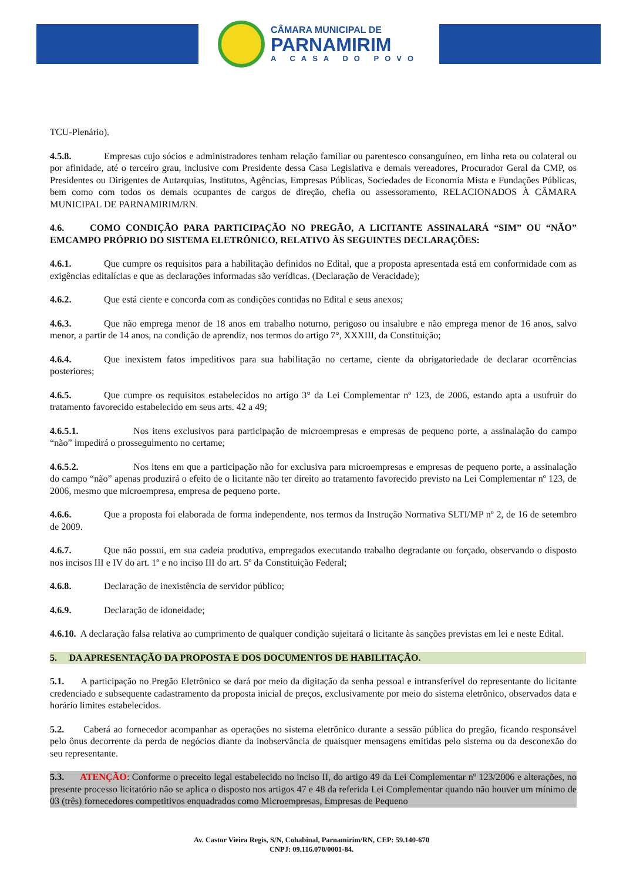CÂMARA MUNICIPAL DE
PARNAMIRIM
A CASA DO POVO
TCU-Plenário).
4.5.8. Empresas cujo sócios e administradores tenham relação familiar ou parentesco consanguíneo, em linha reta ou colateral ou por afinidade, até o terceiro grau, inclusive com Presidente dessa Casa Legislativa e demais vereadores, Procurador Geral da CMP, os Presidentes ou Dirigentes de Autarquias, Institutos, Agências, Empresas Públicas, Sociedades de Economia Mista e Fundações Públicas, bem como com todos os demais ocupantes de cargos de direção, chefia ou assessoramento, RELACIONADOS À CÂMARA MUNICIPAL DE PARNAMIRIM/RN.
4.6. COMO CONDIÇÃO PARA PARTICIPAÇÃO NO PREGÃO, A LICITANTE ASSINALARÁ “SIM” OU “NÃO” EMCAMPO PRÓPRIO DO SISTEMA ELETRÔNICO, RELATIVO ÀS SEGUINTES DECLARAÇÕES:
4.6.1. Que cumpre os requisitos para a habilitação definidos no Edital, que a proposta apresentada está em conformidade com as exigências editalícias e que as declarações informadas são verídicas. (Declaração de Veracidade);
4.6.2. Que está ciente e concorda com as condições contidas no Edital e seus anexos;
4.6.3. Que não emprega menor de 18 anos em trabalho noturno, perigoso ou insalubre e não emprega menor de 16 anos, salvo menor, a partir de 14 anos, na condição de aprendiz, nos termos do artigo 7°, XXXIII, da Constituição;
4.6.4. Que inexistem fatos impeditivos para sua habilitação no certame, ciente da obrigatoriedade de declarar ocorrências posteriores;
4.6.5. Que cumpre os requisitos estabelecidos no artigo 3° da Lei Complementar nº 123, de 2006, estando apta a usufruir do tratamento favorecido estabelecido em seus arts. 42 a 49;
4.6.5.1. Nos itens exclusivos para participação de microempresas e empresas de pequeno porte, a assinalação do campo “não” impedirá o prosseguimento no certame;
4.6.5.2. Nos itens em que a participação não for exclusiva para microempresas e empresas de pequeno porte, a assinalação do campo “não” apenas produzirá o efeito de o licitante não ter direito ao tratamento favorecido previsto na Lei Complementar nº 123, de 2006, mesmo que microempresa, empresa de pequeno porte.
4.6.6. Que a proposta foi elaborada de forma independente, nos termos da Instrução Normativa SLTI/MP nº 2, de 16 de setembro de 2009.
4.6.7. Que não possui, em sua cadeia produtiva, empregados executando trabalho degradante ou forçado, observando o disposto nos incisos III e IV do art. 1º e no inciso III do art. 5º da Constituição Federal;
4.6.8. Declaração de inexistência de servidor público;
4.6.9. Declaração de idoneidade;
4.6.10. A declaração falsa relativa ao cumprimento de qualquer condição sujeitará o licitante às sanções previstas em lei e neste Edital.
5. DA APRESENTAÇÃO DA PROPOSTA E DOS DOCUMENTOS DE HABILITAÇÃO.
5.1. A participação no Pregão Eletrônico se dará por meio da digitação da senha pessoal e intransferível do representante do licitante credenciado e subsequente cadastramento da proposta inicial de preços, exclusivamente por meio do sistema eletrônico, observados data e horário limites estabelecidos.
5.2. Caberá ao fornecedor acompanhar as operações no sistema eletrônico durante a sessão pública do pregão, ficando responsável pelo ônus decorrente da perda de negócios diante da inobservância de quaisquer mensagens emitidas pelo sistema ou da desconexão do seu representante.
5.3. ATENÇÃO: Conforme o preceito legal estabelecido no inciso II, do artigo 49 da Lei Complementar nº 123/2006 e alterações, no presente processo licitatório não se aplica o disposto nos artigos 47 e 48 da referida Lei Complementar quando não houver um mínimo de 03 (três) fornecedores competitivos enquadrados como Microempresas, Empresas de Pequeno
Av. Castor Vieira Regis, S/N, Cohabinal, Parnamirim/RN, CEP: 59.140-670
CNPJ: 09.116.070/0001-84.